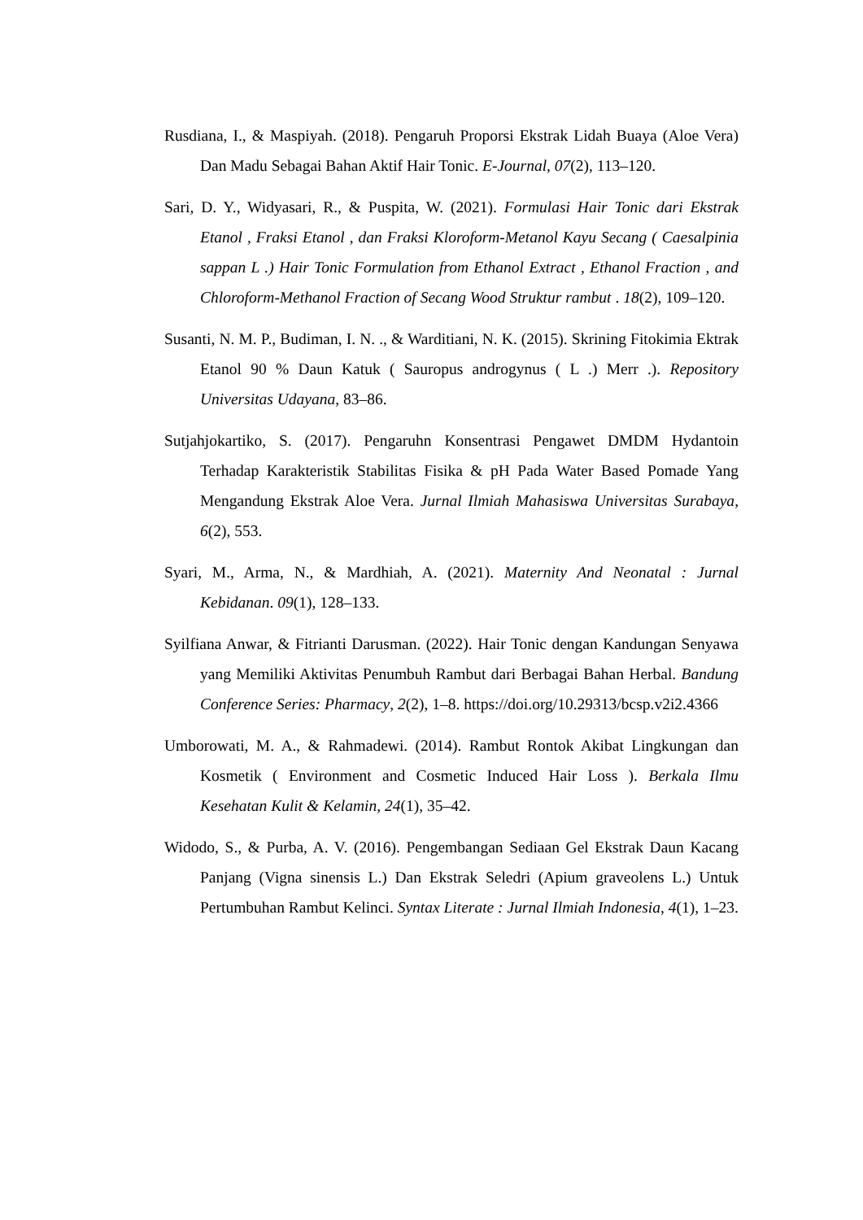Rusdiana, I., & Maspiyah. (2018). Pengaruh Proporsi Ekstrak Lidah Buaya (Aloe Vera) Dan Madu Sebagai Bahan Aktif Hair Tonic. E-Journal, 07(2), 113–120.
Sari, D. Y., Widyasari, R., & Puspita, W. (2021). Formulasi Hair Tonic dari Ekstrak Etanol , Fraksi Etanol , dan Fraksi Kloroform-Metanol Kayu Secang ( Caesalpinia sappan L .) Hair Tonic Formulation from Ethanol Extract , Ethanol Fraction , and Chloroform-Methanol Fraction of Secang Wood Struktur rambut . 18(2), 109–120.
Susanti, N. M. P., Budiman, I. N. ., & Warditiani, N. K. (2015). Skrining Fitokimia Ektrak Etanol 90 % Daun Katuk ( Sauropus androgynus ( L .) Merr .). Repository Universitas Udayana, 83–86.
Sutjahjokartiko, S. (2017). Pengaruhn Konsentrasi Pengawet DMDM Hydantoin Terhadap Karakteristik Stabilitas Fisika & pH Pada Water Based Pomade Yang Mengandung Ekstrak Aloe Vera. Jurnal Ilmiah Mahasiswa Universitas Surabaya, 6(2), 553.
Syari, M., Arma, N., & Mardhiah, A. (2021). Maternity And Neonatal : Jurnal Kebidanan. 09(1), 128–133.
Syilfiana Anwar, & Fitrianti Darusman. (2022). Hair Tonic dengan Kandungan Senyawa yang Memiliki Aktivitas Penumbuh Rambut dari Berbagai Bahan Herbal. Bandung Conference Series: Pharmacy, 2(2), 1–8. https://doi.org/10.29313/bcsp.v2i2.4366
Umborowati, M. A., & Rahmadewi. (2014). Rambut Rontok Akibat Lingkungan dan Kosmetik ( Environment and Cosmetic Induced Hair Loss ). Berkala Ilmu Kesehatan Kulit & Kelamin, 24(1), 35–42.
Widodo, S., & Purba, A. V. (2016). Pengembangan Sediaan Gel Ekstrak Daun Kacang Panjang (Vigna sinensis L.) Dan Ekstrak Seledri (Apium graveolens L.) Untuk Pertumbuhan Rambut Kelinci. Syntax Literate : Jurnal Ilmiah Indonesia, 4(1), 1–23.